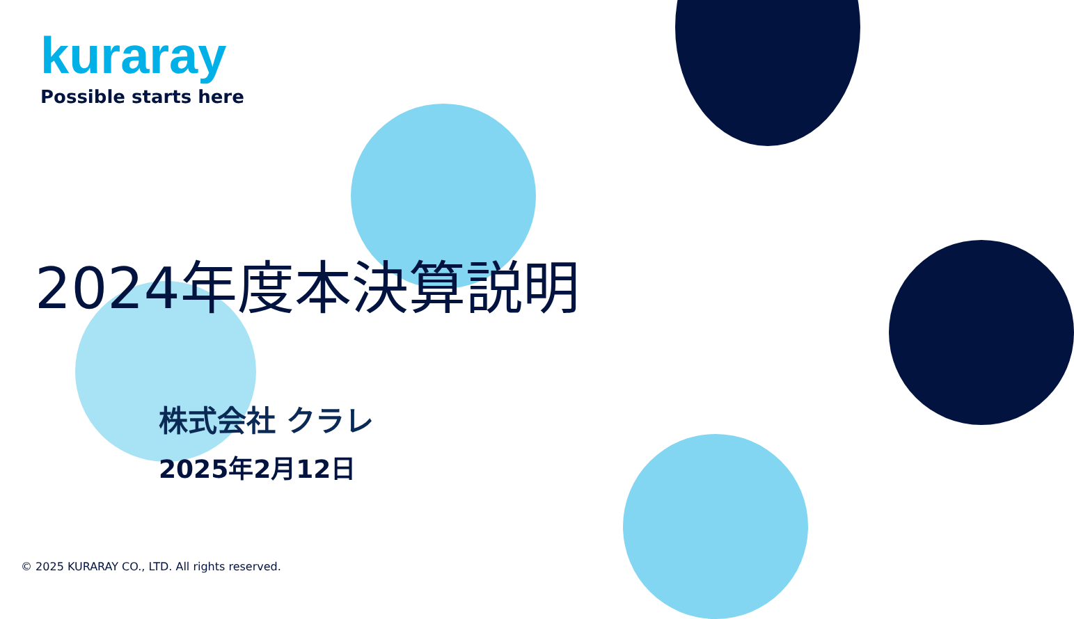kuraray
Possible starts here
2024年度本決算説明
株式会社 クラレ
2025年2月12日
© 2025 KURARAY CO., LTD. All rights reserved.